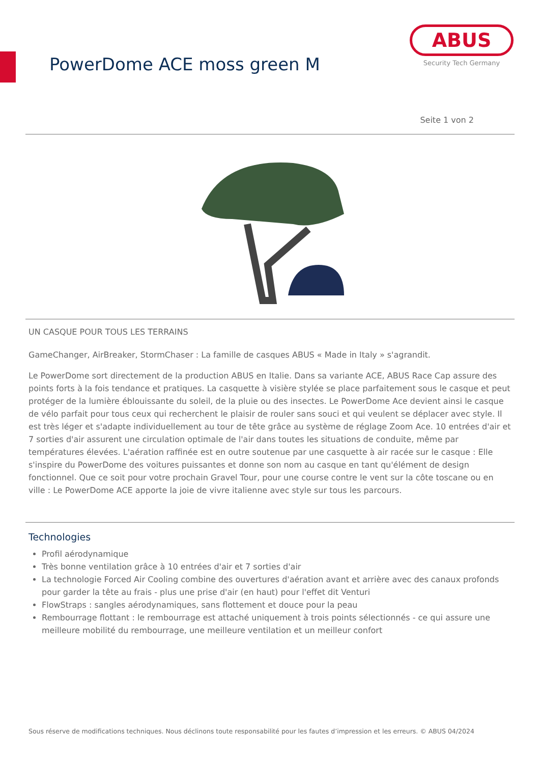PowerDome ACE moss green M
ABUS
Security Tech Germany
Seite 1 von 2
UN CASQUE POUR TOUS LES TERRAINS
GameChanger, AirBreaker, StormChaser : La famille de casques ABUS « Made in Italy » s'agrandit.
Le PowerDome sort directement de la production ABUS en Italie. Dans sa variante ACE, ABUS Race Cap assure des points forts à la fois tendance et pratiques. La casquette à visière stylée se place parfaitement sous le casque et peut protéger de la lumière éblouissante du soleil, de la pluie ou des insectes. Le PowerDome Ace devient ainsi le casque de vélo parfait pour tous ceux qui recherchent le plaisir de rouler sans souci et qui veulent se déplacer avec style. Il est très léger et s'adapte individuellement au tour de tête grâce au système de réglage Zoom Ace. 10 entrées d'air et 7 sorties d'air assurent une circulation optimale de l'air dans toutes les situations de conduite, même par températures élevées. L'aération raffinée est en outre soutenue par une casquette à air racée sur le casque : Elle s'inspire du PowerDome des voitures puissantes et donne son nom au casque en tant qu'élément de design fonctionnel. Que ce soit pour votre prochain Gravel Tour, pour une course contre le vent sur la côte toscane ou en ville : Le PowerDome ACE apporte la joie de vivre italienne avec style sur tous les parcours.
Technologies
Profil aérodynamique
Très bonne ventilation grâce à 10 entrées d'air et 7 sorties d'air
La technologie Forced Air Cooling combine des ouvertures d'aération avant et arrière avec des canaux profonds pour garder la tête au frais - plus une prise d'air (en haut) pour l'effet dit Venturi
FlowStraps : sangles aérodynamiques, sans flottement et douce pour la peau
Rembourrage flottant : le rembourrage est attaché uniquement à trois points sélectionnés - ce qui assure une meilleure mobilité du rembourrage, une meilleure ventilation et un meilleur confort
Sous réserve de modifications techniques. Nous déclinons toute responsabilité pour les fautes d’impression et les erreurs. © ABUS 04/2024